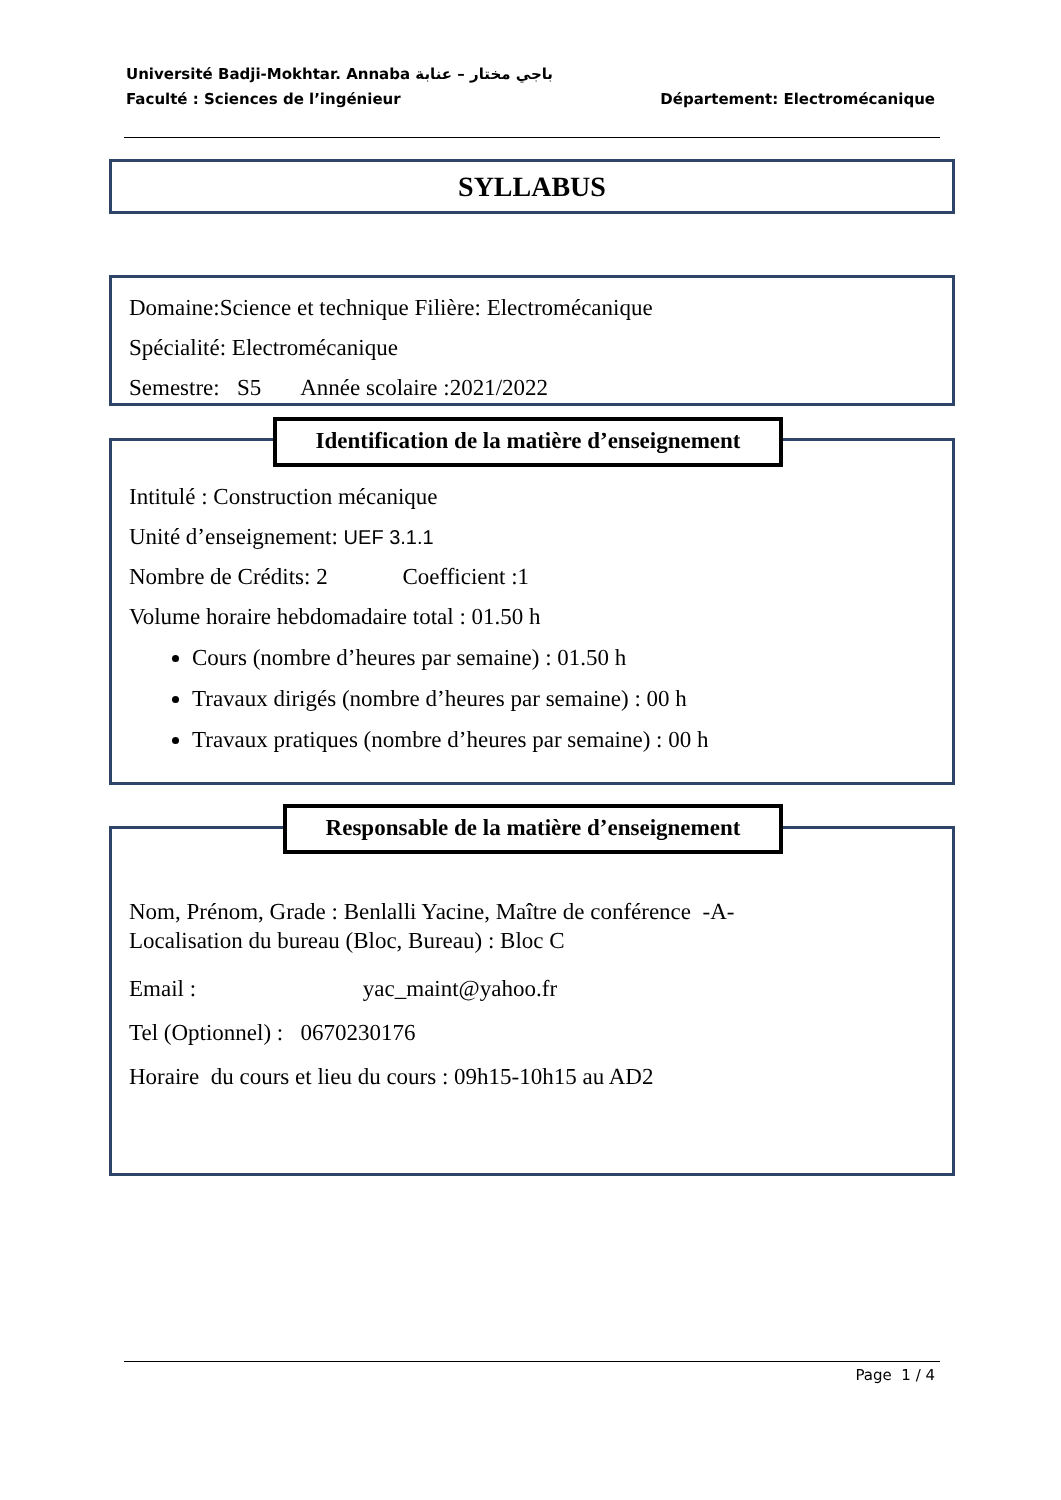Université Badji-Mokhtar. Annaba باجي مختار – عنابة
Faculté : Sciences de l’ingénieur Département: Electromécanique
SYLLABUS
Domaine:Science et technique Filière: Electromécanique
Spécialité: Electromécanique
Semestre: S5 Année scolaire :2021/2022
Intitulé : Construction mécanique
Unité d’enseignement: UEF 3.1.1
Nombre de Crédits: 2 Coefficient :1
Volume horaire hebdomadaire total : 01.50 h
Cours (nombre d’heures par semaine) : 01.50 h
Travaux dirigés (nombre d’heures par semaine) : 00 h
Travaux pratiques (nombre d’heures par semaine) : 00 h
Identification de la matière d’enseignement
Nom, Prénom, Grade : Benlalli Yacine, Maître de conférence -A-
Localisation du bureau (Bloc, Bureau) : Bloc C
Email : yac_maint@yahoo.fr
Tel (Optionnel) : 0670230176
Horaire du cours et lieu du cours : 09h15-10h15 au AD2
Responsable de la matière d’enseignement
Page 1 / 4